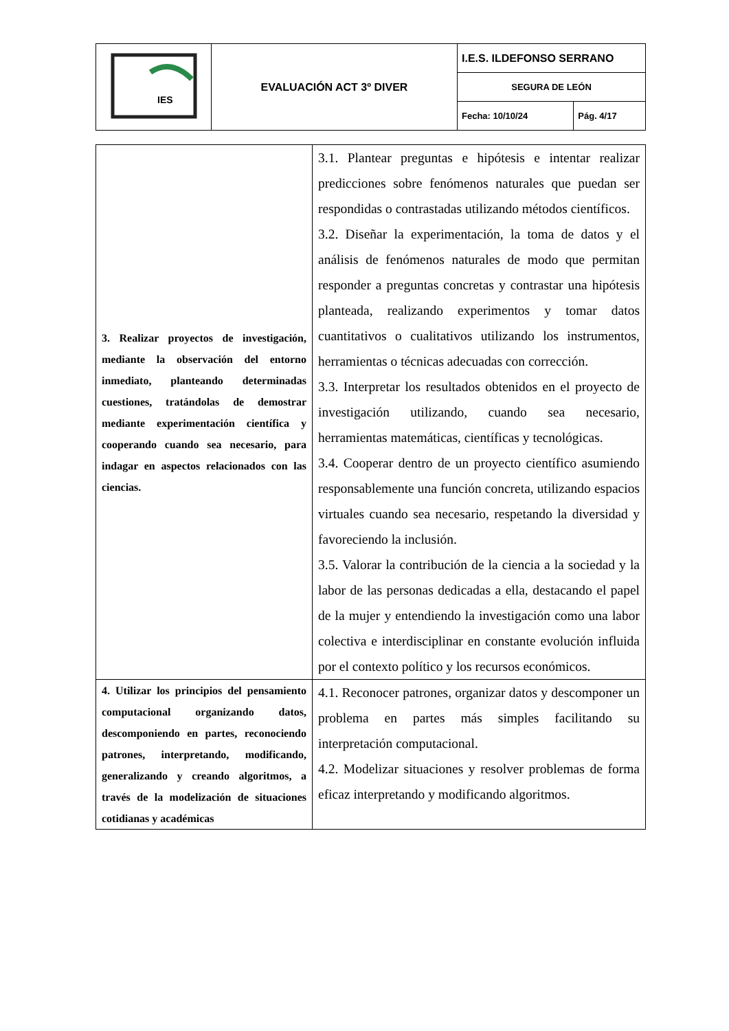| IES | EVALUACIÓN ACT 3º DIVER | I.E.S. ILDEFONSO SERRANO | |
| | | SEGURA DE LEÓN | |
| | | Fecha: 10/10/24 | Pág. 4/17 |
| 3. Realizar proyectos de investigación, mediante la observación del entorno inmediato, planteando determinadas cuestiones, tratándolas de demostrar mediante experimentación científica y cooperando cuando sea necesario, para indagar en aspectos relacionados con las ciencias. | 3.1. Plantear preguntas e hipótesis e intentar realizar predicciones sobre fenómenos naturales que puedan ser respondidas o contrastadas utilizando métodos científicos. 3.2. Diseñar la experimentación, la toma de datos y el análisis de fenómenos naturales de modo que permitan responder a preguntas concretas y contrastar una hipótesis planteada, realizando experimentos y tomar datos cuantitativos o cualitativos utilizando los instrumentos, herramientas o técnicas adecuadas con corrección. 3.3. Interpretar los resultados obtenidos en el proyecto de investigación utilizando, cuando sea necesario, herramientas matemáticas, científicas y tecnológicas. 3.4. Cooperar dentro de un proyecto científico asumiendo responsablemente una función concreta, utilizando espacios virtuales cuando sea necesario, respetando la diversidad y favoreciendo la inclusión. 3.5. Valorar la contribución de la ciencia a la sociedad y la labor de las personas dedicadas a ella, destacando el papel de la mujer y entendiendo la investigación como una labor colectiva e interdisciplinar en constante evolución influida por el contexto político y los recursos económicos. |
| 4. Utilizar los principios del pensamiento computacional organizando datos, descomponiendo en partes, reconociendo patrones, interpretando, modificando, generalizando y creando algoritmos, a través de la modelización de situaciones cotidianas y académicas | 4.1. Reconocer patrones, organizar datos y descomponer un problema en partes más simples facilitando su interpretación computacional. 4.2. Modelizar situaciones y resolver problemas de forma eficaz interpretando y modificando algoritmos. |